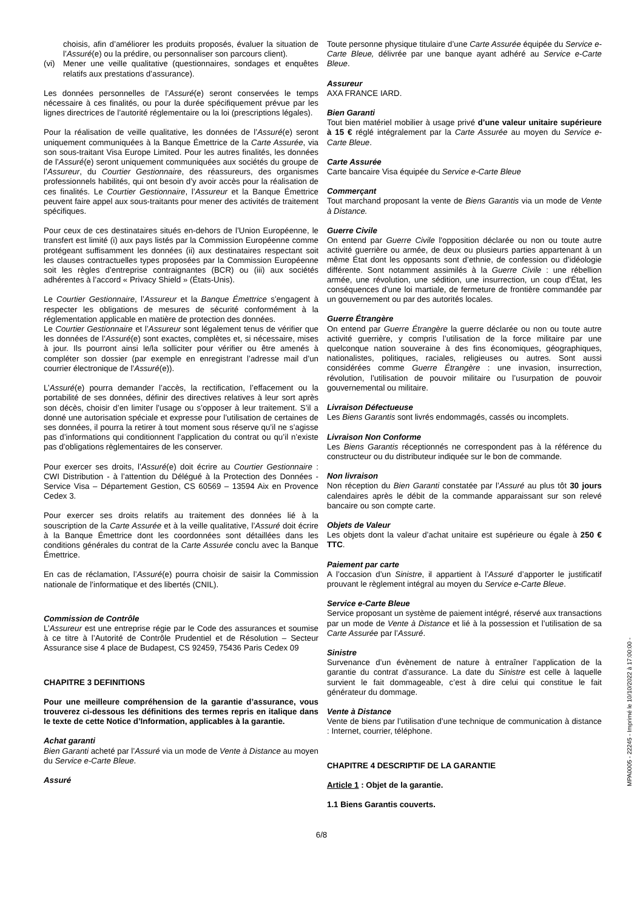choisis, afin d’améliorer les produits proposés, évaluer la situation de l’Assuré(e) ou la prédire, ou personnaliser son parcours client).
(vi) Mener une veille qualitative (questionnaires, sondages et enquêtes relatifs aux prestations d’assurance).
Les données personnelles de l’Assuré(e) seront conservées le temps nécessaire à ces finalités, ou pour la durée spécifiquement prévue par les lignes directrices de l’autorité réglementaire ou la loi (prescriptions légales).
Pour la réalisation de veille qualitative, les données de l’Assuré(e) seront uniquement communiquées à la Banque Émettrice de la Carte Assurée, via son sous-traitant Visa Europe Limited. Pour les autres finalités, les données de l’Assuré(e) seront uniquement communiquées aux sociétés du groupe de l’Assureur, du Courtier Gestionnaire, des réassureurs, des organismes professionnels habilités, qui ont besoin d’y avoir accès pour la réalisation de ces finalités. Le Courtier Gestionnaire, l’Assureur et la Banque Émettrice peuvent faire appel aux sous-traitants pour mener des activités de traitement spécifiques.
Pour ceux de ces destinataires situés en-dehors de l’Union Européenne, le transfert est limité (i) aux pays listés par la Commission Européenne comme protégeant suffisamment les données (ii) aux destinataires respectant soit les clauses contractuelles types proposées par la Commission Européenne soit les règles d’entreprise contraignantes (BCR) ou (iii) aux sociétés adhérentes à l’accord « Privacy Shield » (États-Unis).
Le Courtier Gestionnaire, l’Assureur et la Banque Émettrice s’engagent à respecter les obligations de mesures de sécurité conformément à la réglementation applicable en matière de protection des données.
Le Courtier Gestionnaire et l’Assureur sont légalement tenus de vérifier que les données de l’Assuré(e) sont exactes, complètes et, si nécessaire, mises à jour. Ils pourront ainsi le/la solliciter pour vérifier ou être amenés à compléter son dossier (par exemple en enregistrant l’adresse mail d’un courrier électronique de l’Assuré(e)).
L’Assuré(e) pourra demander l’accès, la rectification, l’effacement ou la portabilité de ses données, définir des directives relatives à leur sort après son décès, choisir d’en limiter l’usage ou s’opposer à leur traitement. S’il a donné une autorisation spéciale et expresse pour l’utilisation de certaines de ses données, il pourra la retirer à tout moment sous réserve qu’il ne s’agisse pas d’informations qui conditionnent l’application du contrat ou qu’il n’existe pas d’obligations règlementaires de les conserver.
Pour exercer ses droits, l’Assuré(e) doit écrire au Courtier Gestionnaire : CWI Distribution - à l’attention du Délégué à la Protection des Données - Service Visa – Département Gestion, CS 60569 – 13594 Aix en Provence Cedex 3.
Pour exercer ses droits relatifs au traitement des données lié à la souscription de la Carte Assurée et à la veille qualitative, l’Assuré doit écrire à la Banque Émettrice dont les coordonnées sont détaillées dans les conditions générales du contrat de la Carte Assurée conclu avec la Banque Émettrice.
En cas de réclamation, l’Assuré(e) pourra choisir de saisir la Commission nationale de l’informatique et des libertés (CNIL).
Commission de Contrôle
L’Assureur est une entreprise régie par le Code des assurances et soumise à ce titre à l’Autorité de Contrôle Prudentiel et de Résolution – Secteur Assurance sise 4 place de Budapest, CS 92459, 75436 Paris Cedex 09
CHAPITRE 3 DEFINITIONS
Pour une meilleure compréhension de la garantie d’assurance, vous trouverez ci-dessous les définitions des termes repris en italique dans le texte de cette Notice d’Information, applicables à la garantie.
Achat garanti
Bien Garanti acheté par l’Assuré via un mode de Vente à Distance au moyen du Service e-Carte Bleue.
Assuré
Toute personne physique titulaire d’une Carte Assurée équipée du Service e-Carte Bleue, délivrée par une banque ayant adhéré au Service e-Carte Bleue.
Assureur
AXA FRANCE IARD.
Bien Garanti
Tout bien matériel mobilier à usage privé d’une valeur unitaire supérieure à 15 € réglé intégralement par la Carte Assurée au moyen du Service e-Carte Bleue.
Carte Assurée
Carte bancaire Visa équipée du Service e-Carte Bleue
Commerçant
Tout marchand proposant la vente de Biens Garantis via un mode de Vente à Distance.
Guerre Civile
On entend par Guerre Civile l'opposition déclarée ou non ou toute autre activité guerrière ou armée, de deux ou plusieurs parties appartenant à un même État dont les opposants sont d’ethnie, de confession ou d’idéologie différente. Sont notamment assimilés à la Guerre Civile : une rébellion armée, une révolution, une sédition, une insurrection, un coup d'État, les conséquences d'une loi martiale, de fermeture de frontière commandée par un gouvernement ou par des autorités locales.
Guerre Étrangère
On entend par Guerre Étrangère la guerre déclarée ou non ou toute autre activité guerrière, y compris l’utilisation de la force militaire par une quelconque nation souveraine à des fins économiques, géographiques, nationalistes, politiques, raciales, religieuses ou autres. Sont aussi considérées comme Guerre Étrangère : une invasion, insurrection, révolution, l’utilisation de pouvoir militaire ou l’usurpation de pouvoir gouvernemental ou militaire.
Livraison Défectueuse
Les Biens Garantis sont livrés endommagés, cassés ou incomplets.
Livraison Non Conforme
Les Biens Garantis réceptionnés ne correspondent pas à la référence du constructeur ou du distributeur indiquée sur le bon de commande.
Non livraison
Non réception du Bien Garanti constatée par l’Assuré au plus tôt 30 jours calendaires après le débit de la commande apparaissant sur son relevé bancaire ou son compte carte.
Objets de Valeur
Les objets dont la valeur d’achat unitaire est supérieure ou égale à 250 € TTC.
Paiement par carte
A l’occasion d’un Sinistre, il appartient à l’Assuré d’apporter le justificatif prouvant le règlement intégral au moyen du Service e-Carte Bleue.
Service e-Carte Bleue
Service proposant un système de paiement intégré, réservé aux transactions par un mode de Vente à Distance et lié à la possession et l’utilisation de sa Carte Assurée par l’Assuré.
Sinistre
Survenance d’un évènement de nature à entraîner l’application de la garantie du contrat d’assurance. La date du Sinistre est celle à laquelle survient le fait dommageable, c’est à dire celui qui constitue le fait générateur du dommage.
Vente à Distance
Vente de biens par l’utilisation d’une technique de communication à distance : Internet, courrier, téléphone.
CHAPITRE 4 DESCRIPTIF DE LA GARANTIE
Article 1 : Objet de la garantie.
1.1 Biens Garantis couverts.
6/8
MPA0005 - 22245 - Imprimé le 10/10/2022 à 17:00:00 -